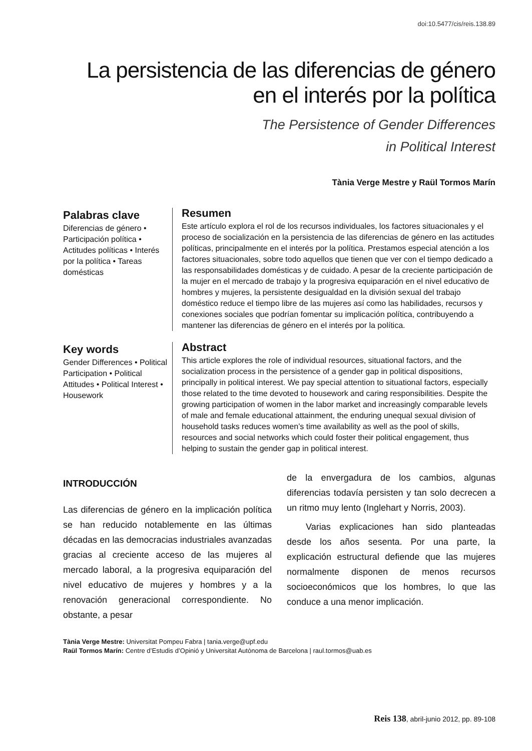doi:10.5477/cis/reis.138.89
La persistencia de las diferencias de género
en el interés por la política
The Persistence of Gender Differences
in Political Interest
Tània Verge Mestre y Raül Tormos Marín
Palabras clave
Diferencias de género • Participación política • Actitudes políticas • Interés por la política • Tareas domésticas
Resumen
Este artículo explora el rol de los recursos individuales, los factores situacionales y el proceso de socialización en la persistencia de las diferencias de género en las actitudes políticas, principalmente en el interés por la política. Prestamos especial atención a los factores situacionales, sobre todo aquellos que tienen que ver con el tiempo dedicado a las responsabilidades domésticas y de cuidado. A pesar de la creciente participación de la mujer en el mercado de trabajo y la progresiva equiparación en el nivel educativo de hombres y mujeres, la persistente desigualdad en la división sexual del trabajo doméstico reduce el tiempo libre de las mujeres así como las habilidades, recursos y conexiones sociales que podrían fomentar su implicación política, contribuyendo a mantener las diferencias de género en el interés por la política.
Key words
Gender Differences • Political Participation • Political Attitudes • Political Interest • Housework
Abstract
This article explores the role of individual resources, situational factors, and the socialization process in the persistence of a gender gap in political dispositions, principally in political interest. We pay special attention to situational factors, especially those related to the time devoted to housework and caring responsibilities. Despite the growing participation of women in the labor market and increasingly comparable levels of male and female educational attainment, the enduring unequal sexual division of household tasks reduces women’s time availability as well as the pool of skills, resources and social networks which could foster their political engagement, thus helping to sustain the gender gap in political interest.
INTRODUCCIÓN
Las diferencias de género en la implicación política se han reducido notablemente en las últimas décadas en las democracias industriales avanzadas gracias al creciente acceso de las mujeres al mercado laboral, a la progresiva equiparación del nivel educativo de mujeres y hombres y a la renovación generacional correspondiente. No obstante, a pesar
de la envergadura de los cambios, algunas diferencias todavía persisten y tan solo decrecen a un ritmo muy lento (Inglehart y Norris, 2003).
Varias explicaciones han sido planteadas desde los años sesenta. Por una parte, la explicación estructural defiende que las mujeres normalmente disponen de menos recursos socioeconómicos que los hombres, lo que las conduce a una menor implicación.
Tània Verge Mestre: Universitat Pompeu Fabra | tania.verge@upf.edu
Raül Tormos Marín: Centre d’Estudis d’Opinió y Universitat Autònoma de Barcelona | raul.tormos@uab.es
Reis 138, abril-junio 2012, pp. 89-108